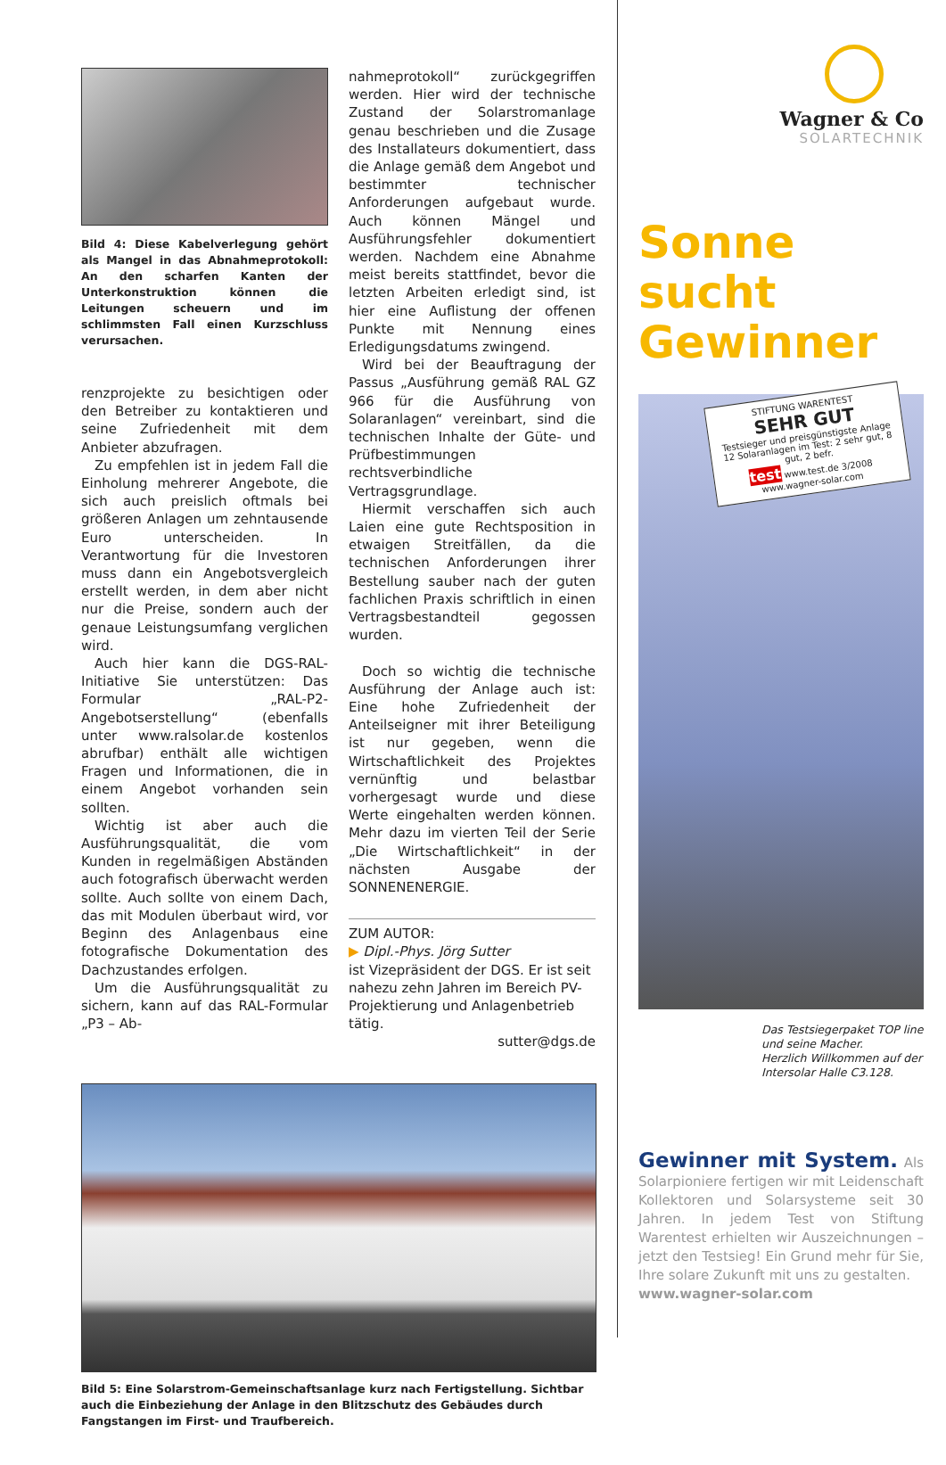Bild 4: Diese Kabelverlegung gehört als Mangel in das Abnahmeprotokoll: An den scharfen Kanten der Unterkonstruktion können die Leitungen scheuern und im schlimmsten Fall einen Kurzschluss verursachen.
renzprojekte zu besichtigen oder den Betreiber zu kontaktieren und seine Zufriedenheit mit dem Anbieter abzufragen.
Zu empfehlen ist in jedem Fall die Einholung mehrerer Angebote, die sich auch preislich oftmals bei größeren Anlagen um zehntausende Euro unterscheiden. In Verantwortung für die Investoren muss dann ein Angebotsvergleich erstellt werden, in dem aber nicht nur die Preise, sondern auch der genaue Leistungsumfang verglichen wird.
Auch hier kann die DGS-RAL-Initiative Sie unterstützen: Das Formular „RAL-P2-Angebotserstellung“ (ebenfalls unter www.ralsolar.de kostenlos abrufbar) enthält alle wichtigen Fragen und Informationen, die in einem Angebot vorhanden sein sollten.
Wichtig ist aber auch die Ausführungsqualität, die vom Kunden in regelmäßigen Abständen auch fotografisch überwacht werden sollte. Auch sollte von einem Dach, das mit Modulen überbaut wird, vor Beginn des Anlagenbaus eine fotografische Dokumentation des Dachzustandes erfolgen.
Um die Ausführungsqualität zu sichern, kann auf das RAL-Formular „P3 – Ab-
nahmeprotokoll“ zurückgegriffen werden. Hier wird der technische Zustand der Solarstromanlage genau beschrieben und die Zusage des Installateurs dokumentiert, dass die Anlage gemäß dem Angebot und bestimmter technischer Anforderungen aufgebaut wurde. Auch können Mängel und Ausführungsfehler dokumentiert werden. Nachdem eine Abnahme meist bereits stattfindet, bevor die letzten Arbeiten erledigt sind, ist hier eine Auflistung der offenen Punkte mit Nennung eines Erledigungsdatums zwingend.
Wird bei der Beauftragung der Passus „Ausführung gemäß RAL GZ 966 für die Ausführung von Solaranlagen“ vereinbart, sind die technischen Inhalte der Güte- und Prüfbestimmungen rechtsverbindliche Vertragsgrundlage.
Hiermit verschaffen sich auch Laien eine gute Rechtsposition in etwaigen Streitfällen, da die technischen Anforderungen ihrer Bestellung sauber nach der guten fachlichen Praxis schriftlich in einen Vertragsbestandteil gegossen wurden.
Doch so wichtig die technische Ausführung der Anlage auch ist: Eine hohe Zufriedenheit der Anteilseigner mit ihrer Beteiligung ist nur gegeben, wenn die Wirtschaftlichkeit des Projektes vernünftig und belastbar vorhergesagt wurde und diese Werte eingehalten werden können. Mehr dazu im vierten Teil der Serie „Die Wirtschaftlichkeit“ in der nächsten Ausgabe der SONNENENERGIE.
ZUM AUTOR:
▶ Dipl.-Phys. Jörg Sutter
ist Vizepräsident der DGS. Er ist seit nahezu zehn Jahren im Bereich PV-Projektierung und Anlagenbetrieb tätig.
sutter@dgs.de
Bild 5: Eine Solarstrom-Gemeinschaftsanlage kurz nach Fertigstellung. Sichtbar auch die Einbeziehung der Anlage in den Blitzschutz des Gebäudes durch Fangstangen im First- und Traufbereich.
Wagner & Co
SOLARTECHNIK
Sonne sucht Gewinner
STIFTUNG WARENTEST
SEHR GUT
Testsieger und preisgünstigste Anlage
12 Solaranlagen im Test: 2 sehr gut, 8 gut, 2 befr.
test www.test.de 3/2008
www.wagner-solar.com
Das Testsiegerpaket TOP line und seine Macher.
Herzlich Willkommen auf der Intersolar Halle C3.128.
Gewinner mit System. Als Solarpioniere fertigen wir mit Leidenschaft Kollektoren und Solarsysteme seit 30 Jahren. In jedem Test von Stiftung Warentest erhielten wir Auszeichnungen – jetzt den Testsieg! Ein Grund mehr für Sie, Ihre solare Zukunft mit uns zu gestalten.
www.wagner-solar.com